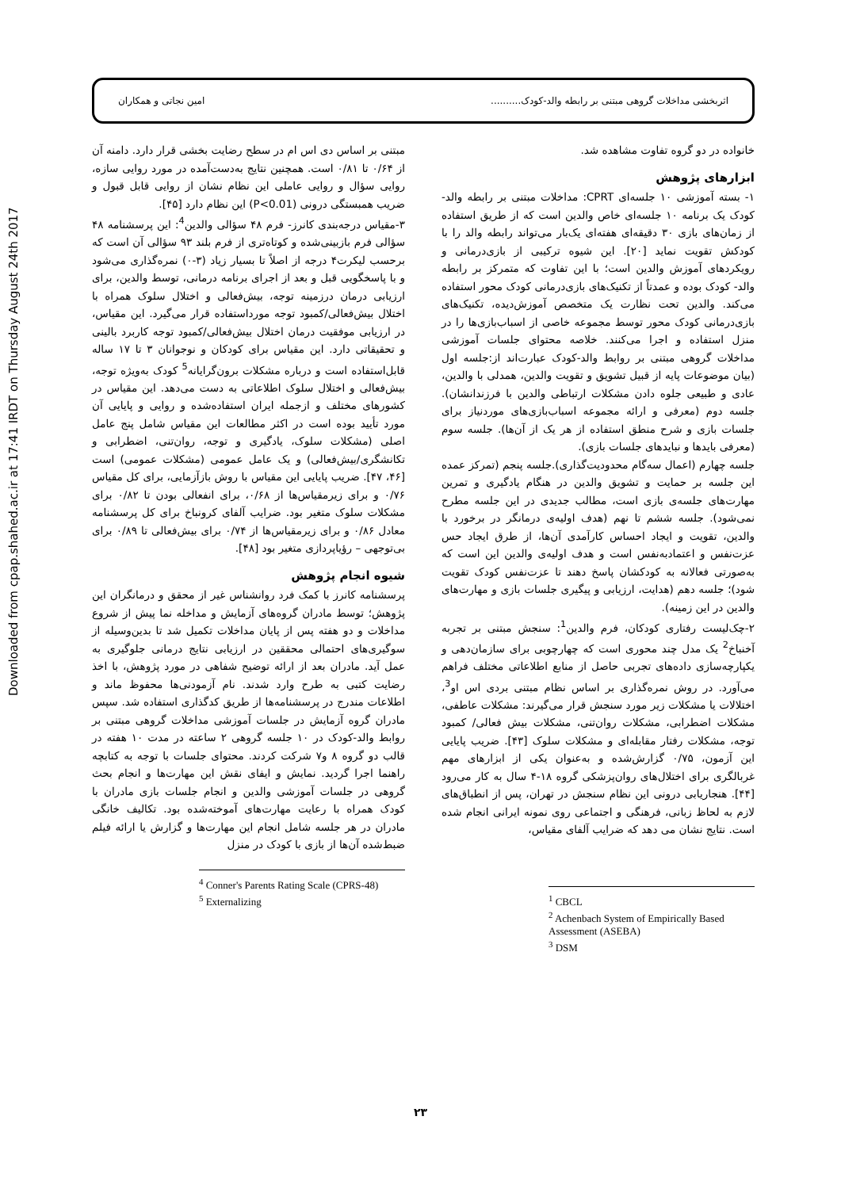Downloaded from cpap.shahed.ac.ir at 17:41 IRDT on Thursday August 24th 2017
اثربخشی مداخلات گروهی مبتنی بر رابطه والد-کودک.......... امین نجاتی و همکاران
خانواده در دو گروه تفاوت مشاهده شد.
ابزارهای پژوهش
۱- بسته آموزشی ۱۰ جلسه‌ای CPRT: مداخلات مبتنی بر رابطه والد-کودک یک برنامه ۱۰ جلسه‌ای خاص والدین است که از طریق استفاده از زمان‌های بازی ۳۰ دقیقه‌ای هفته‌ای یک‌بار می‌تواند رابطه والد را با کودکش تقویت نماید [۲۰]. این شیوه ترکیبی از بازی‌درمانی و رویکردهای آموزش والدین است؛ با این تفاوت که متمرکز بر رابطه والد- کودک بوده و عمدتاً از تکنیک‌های بازی‌درمانی کودک محور استفاده می‌کند. والدین تحت نظارت یک متخصص آموزش‌دیده، تکنیک‌های بازی‌درمانی کودک محور توسط مجموعه خاصی از اسباب‌بازی‌ها را در منزل استفاده و اجرا می‌کنند. خلاصه محتوای جلسات آموزشی مداخلات گروهی مبتنی بر روابط والد-کودک عبارت‌اند از:جلسه اول (بیان موضوعات پایه از قبیل تشویق و تقویت والدین، همدلی با والدین، عادی و طبیعی جلوه دادن مشکلات ارتباطی والدین با فرزندانشان). جلسه دوم (معرفی و ارائه مجموعه اسباب‌بازی‌های موردنیاز برای جلسات بازی و شرح منطق استفاده از هر یک از آن‌ها). جلسه سوم (معرفی بایدها و نبایدهای جلسات بازی).
جلسه چهارم (اعمال سه‌گام محدودیت‌گذاری).جلسه پنجم (تمرکز عمده این جلسه بر حمایت و تشویق والدین در هنگام یادگیری و تمرین مهارت‌های جلسه‌ی بازی است، مطالب جدیدی در این جلسه مطرح نمی‌شود). جلسه ششم تا نهم (هدف اولیه‌ی درمانگر در برخورد با والدین، تقویت و ایجاد احساس کارآمدی آن‌ها، از طرق ایجاد حس عزت‌نفس و اعتمادبه‌نفس است و هدف اولیه‌ی والدین این است که به‌صورتی فعالانه به کودکشان پاسخ دهند تا عزت‌نفس کودک تقویت شود)؛ جلسه دهم (هدایت، ارزیابی و پیگیری جلسات بازی و مهارت‌های والدین در این زمینه).
۲-چک‌لیست رفتاری کودکان، فرم والدین<sup>1</sup>: سنجش مبتنی بر تجربه آخنباخ<sup>2</sup> یک مدل چند محوری است که چهارچوبی برای سازمان‌دهی و یکپارچه‌سازی داده‌های تجربی حاصل از منابع اطلاعاتی مختلف فراهم می‌آورد. در روش نمره‌گذاری بر اساس نظام مبتنی بردی اس او<sup>3</sup>، اختلالات یا مشکلات زیر مورد سنجش قرار می‌گیرند: مشکلات عاطفی، مشکلات اضطرابی، مشکلات روان‌تنی، مشکلات بیش فعالی/ کمبود توجه، مشکلات رفتار مقابله‌ای و مشکلات سلوک [۴۳]. ضریب پایایی این آزمون، ۰/۷۵ گزارش‌شده و به‌عنوان یکی از ابزارهای مهم غربالگری برای اختلال‌های روان‌پزشکی گروه ۱۸-۴ سال به کار می‌رود [۴۴]. هنجاریابی درونی این نظام سنجش در تهران، پس از انطباق‌های لازم به لحاظ زبانی، فرهنگی و اجتماعی روی نمونه ایرانی انجام شده است. نتایج نشان می دهد که ضرایب آلفای مقیاس،
<sup>1</sup> CBCL
<sup>2</sup> Achenbach System of Empirically Based Assessment (ASEBA)
<sup>3</sup> DSM
مبتنی بر اساس دی اس ام در سطح رضایت بخشی قرار دارد. دامنه آن از ۰/۶۴ تا ۰/۸۱ است. همچنین نتایج به‌دست‌آمده در مورد روایی سازه، روایی سؤال و روایی عاملی این نظام نشان از روایی قابل قبول و ضریب همبستگی درونی (P<0.01) این نظام دارد [۴۵].
۳-مقیاس درجه‌بندی کانرز- فرم ۴۸ سؤالی والدین<sup>4</sup>: این پرسشنامه ۴۸ سؤالی فرم بازبینی‌شده و کوتاه‌تری از فرم بلند ۹۳ سؤالی آن است که برحسب لیکرت۴ درجه از اصلاً تا بسیار زیاد (۳-۰) نمره‌گذاری می‌شود و با پاسخگویی قبل و بعد از اجرای برنامه درمانی، توسط والدین، برای ارزیابی درمان درزمینه توجه، بیش‌فعالی و اختلال سلوک همراه با اختلال بیش‌فعالی/کمبود توجه مورداستفاده قرار می‌گیرد. این مقیاس، در ارزیابی موفقیت درمان اختلال بیش‌فعالی/کمبود توجه کاربرد بالینی و تحقیقاتی دارد. این مقیاس برای کودکان و نوجوانان ۳ تا ۱۷ ساله قابل‌استفاده است و درباره مشکلات برون‌گرایانه<sup>5</sup> کودک به‌ویژه توجه، بیش‌فعالی و اختلال سلوک اطلاعاتی به دست می‌دهد. این مقیاس در کشورهای مختلف و ازجمله ایران استفاده‌شده و روایی و پایایی آن مورد تأیید بوده است در اکثر مطالعات این مقیاس شامل پنج عامل اصلی (مشکلات سلوک، یادگیری و توجه، روان‌تنی، اضطرابی و تکانشگری/بیش‌فعالی) و یک عامل عمومی (مشکلات عمومی) است [۴۶، ۴۷]. ضریب پایایی این مقیاس با روش بازآزمایی، برای کل مقیاس ۰/۷۶ و برای زیرمقیاس‌ها از ۰/۶۸، برای انفعالی بودن تا ۰/۸۲ برای مشکلات سلوک متغیر بود. ضرایب آلفای کرونباخ برای کل پرسشنامه معادل ۰/۸۶ و برای زیرمقیاس‌ها از ۰/۷۴ برای بیش‌فعالی تا ۰/۸۹ برای بی‌توجهی – رؤیاپردازی متغیر بود [۴۸].
شیوه انجام پژوهش
پرسشنامه کانرز با کمک فرد روانشناس غیر از محقق و درمانگران این پژوهش؛ توسط مادران گروه‌های آزمایش و مداخله نما پیش از شروع مداخلات و دو هفته پس از پایان مداخلات تکمیل شد تا بدین‌وسیله از سوگیری‌های احتمالی محققین در ارزیابی نتایج درمانی جلوگیری به عمل آید. مادران بعد از ارائه توضیح شفاهی در مورد پژوهش، با اخذ رضایت کتبی به طرح وارد شدند. نام آزمودنی‌ها محفوظ ماند و اطلاعات مندرج در پرسشنامه‌ها از طریق کدگذاری استفاده شد. سپس مادران گروه آزمایش در جلسات آموزشی مداخلات گروهی مبتنی بر روابط والد-کودک در ۱۰ جلسه گروهی ۲ ساعته در مدت ۱۰ هفته در قالب دو گروه ۸ و۷ شرکت کردند. محتوای جلسات با توجه به کتابچه راهنما اجرا گردید. نمایش و ایفای نقش این مهارت‌ها و انجام بحث گروهی در جلسات آموزشی والدین و انجام جلسات بازی مادران با کودک همراه با رعایت مهارت‌های آموخته‌شده بود. تکالیف خانگی مادران در هر جلسه شامل انجام این مهارت‌ها و گزارش یا ارائه فیلم ضبط‌شده آن‌ها از بازی با کودک در منزل
<sup>4</sup> Conner's Parents Rating Scale (CPRS-48)
<sup>5</sup> Externalizing
۲۳